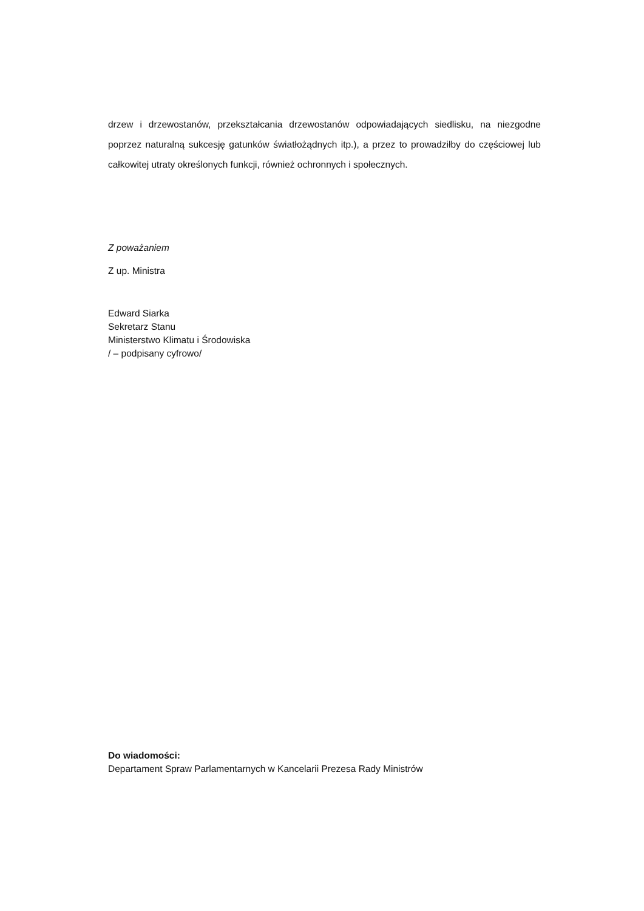drzew i drzewostanów, przekształcania drzewostanów odpowiadających siedlisku, na niezgodne poprzez naturalną sukcesję gatunków światłożądnych itp.), a przez to prowadziłby do częściowej lub całkowitej utraty określonych funkcji, również ochronnych i społecznych.
Z poważaniem
Z up. Ministra
Edward Siarka
Sekretarz Stanu
Ministerstwo Klimatu i Środowiska
/ – podpisany cyfrowo/
Do wiadomości:
Departament Spraw Parlamentarnych w Kancelarii Prezesa Rady Ministrów